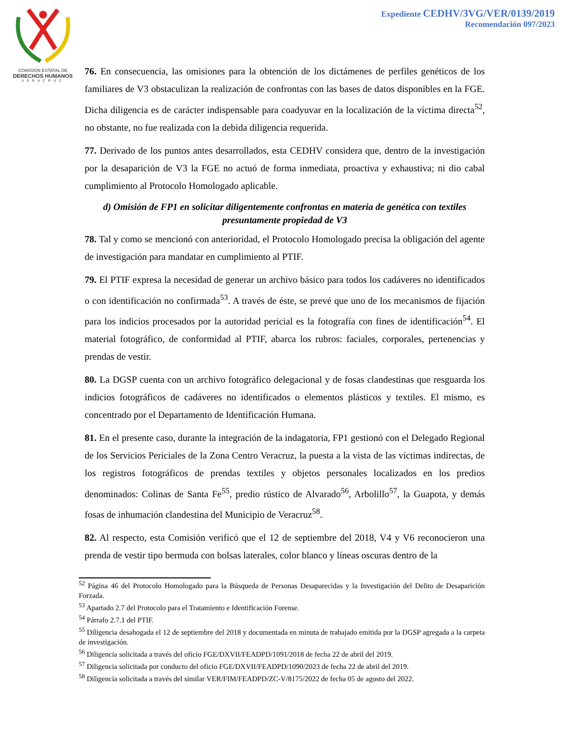COMISION ESTATAL DE
DERECHOS HUMANOS
VERACRUZ
Expediente CEDHV/3VG/VER/0139/2019
Recomendación 097/2023
76. En consecuencia, las omisiones para la obtención de los dictámenes de perfiles genéticos de los familiares de V3 obstaculizan la realización de confrontas con las bases de datos disponibles en la FGE. Dicha diligencia es de carácter indispensable para coadyuvar en la localización de la víctima directa<sup>52</sup>, no obstante, no fue realizada con la debida diligencia requerida.
77. Derivado de los puntos antes desarrollados, esta CEDHV considera que, dentro de la investigación por la desaparición de V3 la FGE no actuó de forma inmediata, proactiva y exhaustiva; ni dio cabal cumplimiento al Protocolo Homologado aplicable.
d) Omisión de FP1 en solicitar diligentemente confrontas en materia de genética con textiles presuntamente propiedad de V3
78. Tal y como se mencionó con anterioridad, el Protocolo Homologado precisa la obligación del agente de investigación para mandatar en cumplimiento al PTIF.
79. El PTIF expresa la necesidad de generar un archivo básico para todos los cadáveres no identificados o con identificación no confirmada<sup>53</sup>. A través de éste, se prevé que uno de los mecanismos de fijación para los indicios procesados por la autoridad pericial es la fotografía con fines de identificación<sup>54</sup>. El material fotográfico, de conformidad al PTIF, abarca los rubros: faciales, corporales, pertenencias y prendas de vestir.
80. La DGSP cuenta con un archivo fotográfico delegacional y de fosas clandestinas que resguarda los indicios fotográficos de cadáveres no identificados o elementos plásticos y textiles. El mismo, es concentrado por el Departamento de Identificación Humana.
81. En el presente caso, durante la integración de la indagatoria, FP1 gestionó con el Delegado Regional de los Servicios Periciales de la Zona Centro Veracruz, la puesta a la vista de las víctimas indirectas, de los registros fotográficos de prendas textiles y objetos personales localizados en los predios denominados: Colinas de Santa Fe<sup>55</sup>, predio rústico de Alvarado<sup>56</sup>, Arbolillo<sup>57</sup>, la Guapota, y demás fosas de inhumación clandestina del Municipio de Veracruz<sup>58</sup>.
82. Al respecto, esta Comisión verificó que el 12 de septiembre del 2018, V4 y V6 reconocieron una prenda de vestir tipo bermuda con bolsas laterales, color blanco y líneas oscuras dentro de la
<sup>52</sup> Página 46 del Protocolo Homologado para la Búsqueda de Personas Desaparecidas y la Investigación del Delito de Desaparición Forzada.
<sup>53</sup> Apartado 2.7 del Protocolo para el Tratamiento e Identificación Forense.
<sup>54</sup> Párrafo 2.7.1 del PTIF.
<sup>55</sup> Diligencia desahogada el 12 de septiembre del 2018 y documentada en minuta de trabajado emitida por la DGSP agregada a la carpeta de investigación.
<sup>56</sup> Diligencia solicitada a través del oficio FGE/DXVII/FEADPD/1091/2018 de fecha 22 de abril del 2019.
<sup>57</sup> Diligencia solicitada por conducto del oficio FGE/DXVII/FEADPD/1090/2023 de fecha 22 de abril del 2019.
<sup>58</sup> Diligencia solicitada a través del similar VER/FIM/FEADPD/ZC-V/8175/2022 de fecha 05 de agosto del 2022.